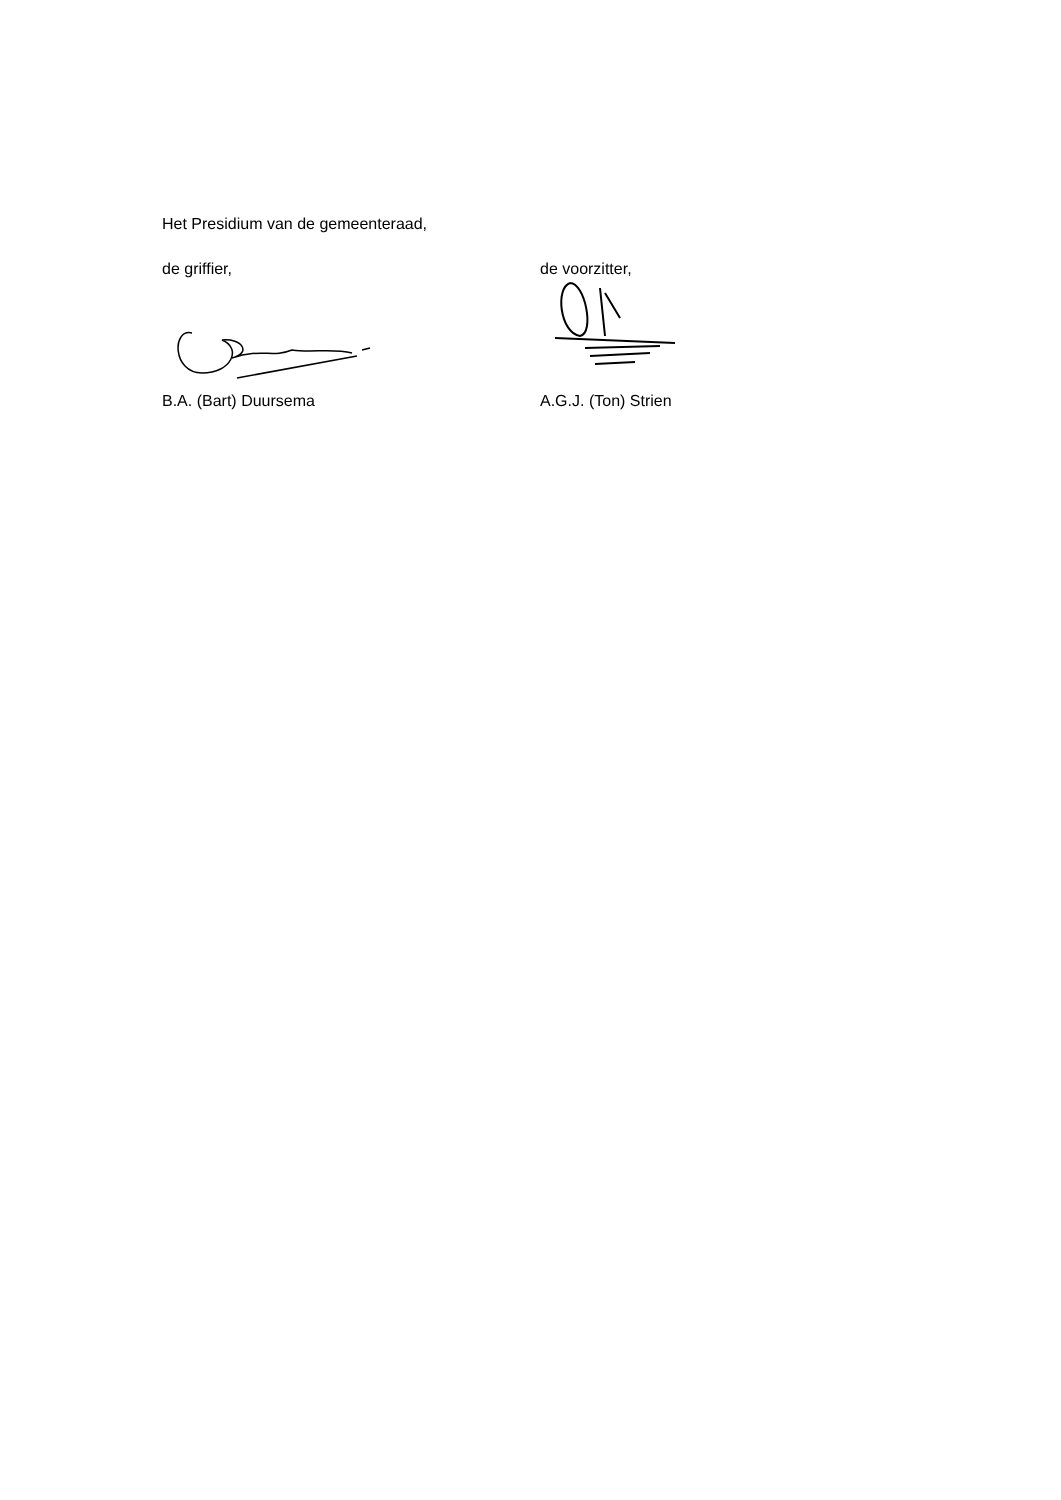Het Presidium van de gemeenteraad,
de griffier,
B.A. (Bart) Duursema
de voorzitter,
A.G.J. (Ton) Strien